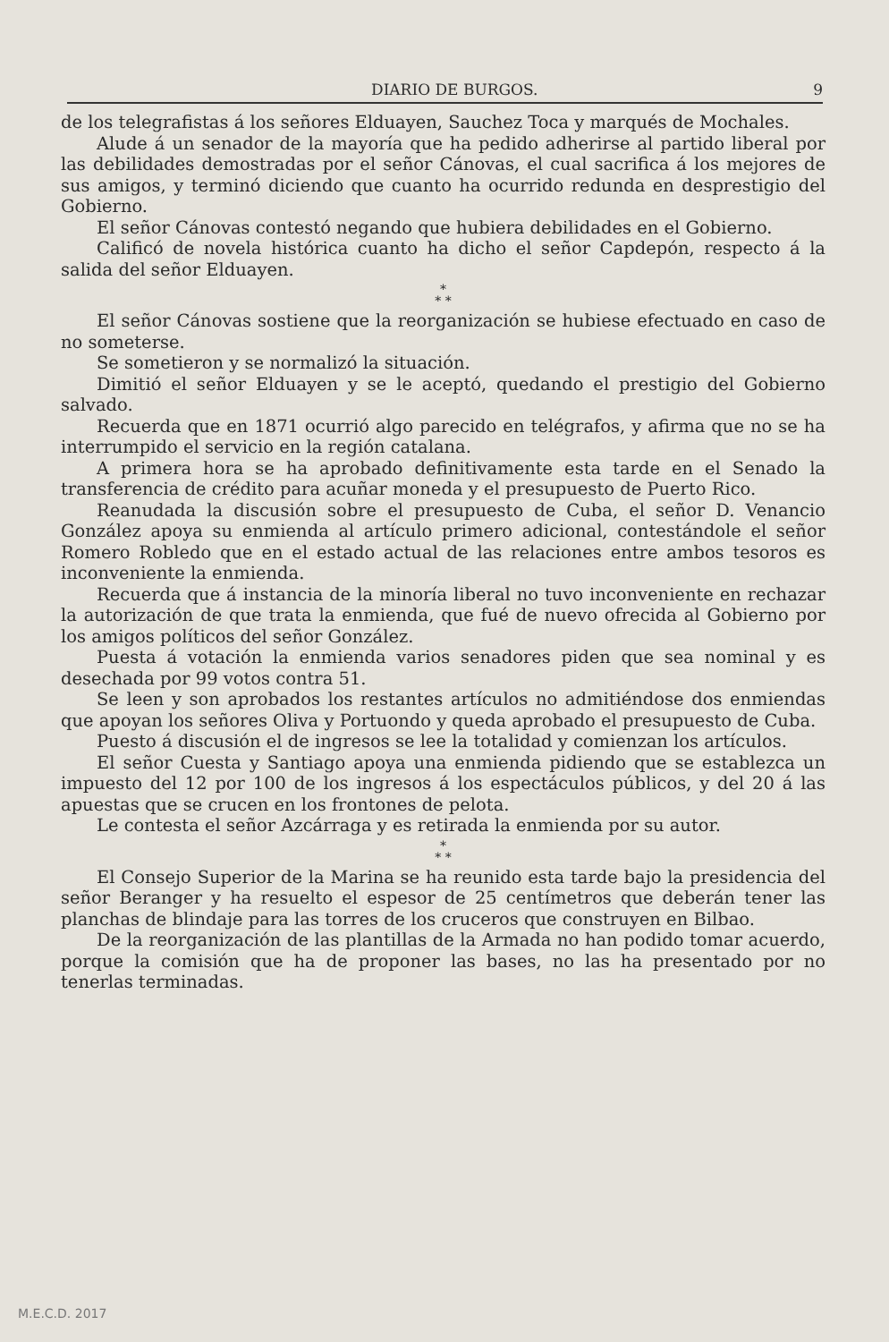DIARIO DE BURGOS. 9
de los telegrafistas á los señores Elduayen, Sauchez Toca y marqués de Mochales.
Alude á un senador de la mayoría que ha pedido adherirse al partido liberal por las debilidades demostradas por el señor Cánovas, el cual sacrifica á los mejores de sus amigos, y terminó diciendo que cuanto ha ocurrido redunda en desprestigio del Gobierno.
El señor Cánovas contestó negando que hubiera debilidades en el Gobierno.
Calificó de novela histórica cuanto ha dicho el señor Capdepón, respecto á la salida del señor Elduayen.
*
* *
El señor Cánovas sostiene que la reorganización se hubiese efectuado en caso de no someterse.
Se sometieron y se normalizó la situación.
Dimitió el señor Elduayen y se le aceptó, quedando el prestigio del Gobierno salvado.
Recuerda que en 1871 ocurrió algo parecido en telégrafos, y afirma que no se ha interrumpido el servicio en la región catalana.
A primera hora se ha aprobado definitivamente esta tarde en el Senado la transferencia de crédito para acuñar moneda y el presupuesto de Puerto Rico.
Reanudada la discusión sobre el presupuesto de Cuba, el señor D. Venancio González apoya su enmienda al artículo primero adicional, contestándole el señor Romero Robledo que en el estado actual de las relaciones entre ambos tesoros es inconveniente la enmienda.
Recuerda que á instancia de la minoría liberal no tuvo inconveniente en rechazar la autorización de que trata la enmienda, que fué de nuevo ofrecida al Gobierno por los amigos políticos del señor González.
Puesta á votación la enmienda varios senadores piden que sea nominal y es desechada por 99 votos contra 51.
Se leen y son aprobados los restantes artículos no admitiéndose dos enmiendas que apoyan los señores Oliva y Portuondo y queda aprobado el presupuesto de Cuba.
Puesto á discusión el de ingresos se lee la totalidad y comienzan los artículos.
El señor Cuesta y Santiago apoya una enmienda pidiendo que se establezca un impuesto del 12 por 100 de los ingresos á los espectáculos públicos, y del 20 á las apuestas que se crucen en los frontones de pelota.
Le contesta el señor Azcárraga y es retirada la enmienda por su autor.
*
* *
El Consejo Superior de la Marina se ha reunido esta tarde bajo la presidencia del señor Beranger y ha resuelto el espesor de 25 centímetros que deberán tener las planchas de blindaje para las torres de los cruceros que construyen en Bilbao.
De la reorganización de las plantillas de la Armada no han podido tomar acuerdo, porque la comisión que ha de proponer las bases, no las ha presentado por no tenerlas terminadas.
M.E.C.D. 2017